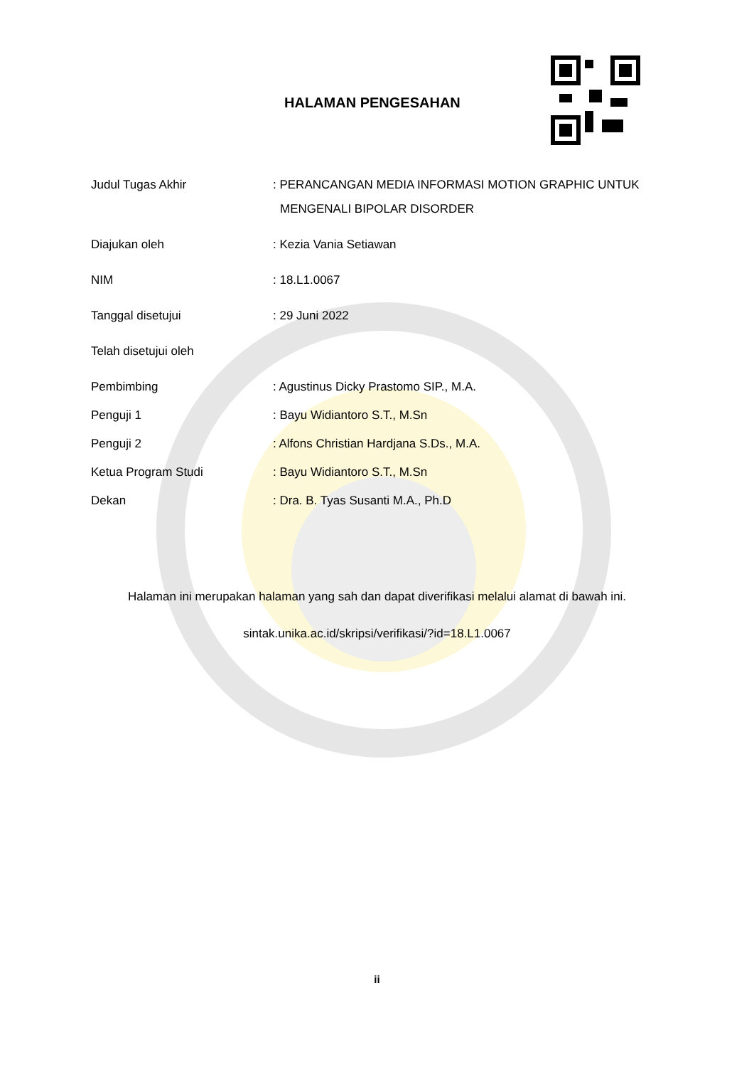HALAMAN PENGESAHAN
| Judul Tugas Akhir | : PERANCANGAN MEDIA INFORMASI MOTION GRAPHIC UNTUK MENGENALI BIPOLAR DISORDER |
| Diajukan oleh | : Kezia Vania Setiawan |
| NIM | : 18.L1.0067 |
| Tanggal disetujui | : 29 Juni 2022 |
| Telah disetujui oleh | |
| Pembimbing | : Agustinus Dicky Prastomo SIP., M.A. |
| Penguji 1 | : Bayu Widiantoro S.T., M.Sn |
| Penguji 2 | : Alfons Christian Hardjana S.Ds., M.A. |
| Ketua Program Studi | : Bayu Widiantoro S.T., M.Sn |
| Dekan | : Dra. B. Tyas Susanti M.A., Ph.D |
Halaman ini merupakan halaman yang sah dan dapat diverifikasi melalui alamat di bawah ini.
sintak.unika.ac.id/skripsi/verifikasi/?id=18.L1.0067
ii